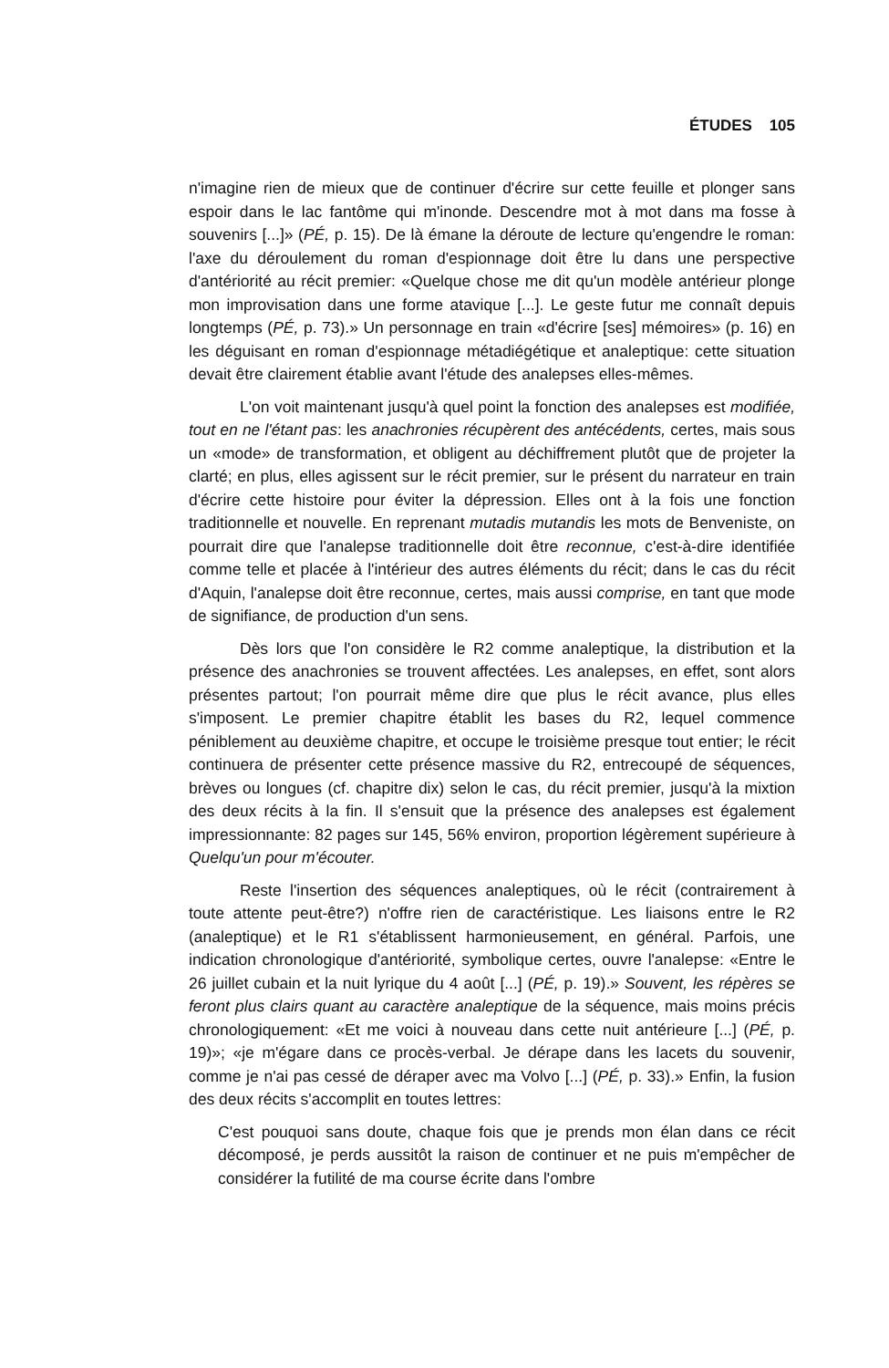ÉTUDES 105
n'imagine rien de mieux que de continuer d'écrire sur cette feuille et plonger sans espoir dans le lac fantôme qui m'inonde. Descendre mot à mot dans ma fosse à souvenirs [...]» (PÉ, p. 15). De là émane la déroute de lecture qu'engendre le roman: l'axe du déroulement du roman d'espionnage doit être lu dans une perspective d'antériorité au récit premier: «Quelque chose me dit qu'un modèle antérieur plonge mon improvisation dans une forme atavique [...]. Le geste futur me connaît depuis longtemps (PÉ, p. 73).» Un personnage en train «d'écrire [ses] mémoires» (p. 16) en les déguisant en roman d'espionnage métadiégétique et analeptique: cette situation devait être clairement établie avant l'étude des analepses elles-mêmes.
L'on voit maintenant jusqu'à quel point la fonction des analepses est modifiée, tout en ne l'étant pas: les anachronies récupèrent des antécédents, certes, mais sous un «mode» de transformation, et obligent au déchiffrement plutôt que de projeter la clarté; en plus, elles agissent sur le récit premier, sur le présent du narrateur en train d'écrire cette histoire pour éviter la dépression. Elles ont à la fois une fonction traditionnelle et nouvelle. En reprenant mutadis mutandis les mots de Benveniste, on pourrait dire que l'analepse traditionnelle doit être reconnue, c'est-à-dire identifiée comme telle et placée à l'intérieur des autres éléments du récit; dans le cas du récit d'Aquin, l'analepse doit être reconnue, certes, mais aussi comprise, en tant que mode de signifiance, de production d'un sens.
Dès lors que l'on considère le R2 comme analeptique, la distribution et la présence des anachronies se trouvent affectées. Les analepses, en effet, sont alors présentes partout; l'on pourrait même dire que plus le récit avance, plus elles s'imposent. Le premier chapitre établit les bases du R2, lequel commence péniblement au deuxième chapitre, et occupe le troisième presque tout entier; le récit continuera de présenter cette présence massive du R2, entrecoupé de séquences, brèves ou longues (cf. chapitre dix) selon le cas, du récit premier, jusqu'à la mixtion des deux récits à la fin. Il s'ensuit que la présence des analepses est également impressionnante: 82 pages sur 145, 56% environ, proportion légèrement supérieure à Quelqu'un pour m'écouter.
Reste l'insertion des séquences analeptiques, où le récit (contrairement à toute attente peut-être?) n'offre rien de caractéristique. Les liaisons entre le R2 (analeptique) et le R1 s'établissent harmonieusement, en général. Parfois, une indication chronologique d'antériorité, symbolique certes, ouvre l'analepse: «Entre le 26 juillet cubain et la nuit lyrique du 4 août [...] (PÉ, p. 19).» Souvent, les répères se feront plus clairs quant au caractère analeptique de la séquence, mais moins précis chronologiquement: «Et me voici à nouveau dans cette nuit antérieure [...] (PÉ, p. 19)»; «je m'égare dans ce procès-verbal. Je dérape dans les lacets du souvenir, comme je n'ai pas cessé de déraper avec ma Volvo [...] (PÉ, p. 33).» Enfin, la fusion des deux récits s'accomplit en toutes lettres:
C'est pouquoi sans doute, chaque fois que je prends mon élan dans ce récit décomposé, je perds aussitôt la raison de continuer et ne puis m'empêcher de considérer la futilité de ma course écrite dans l'ombre